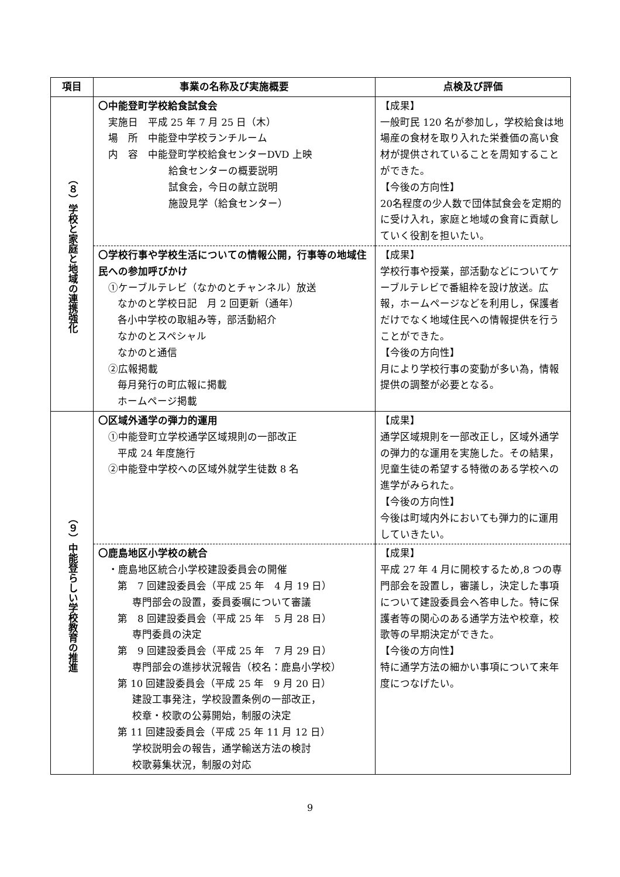| 項目 | 事業の名称及び実施概要 | 点検及び評価 |
| --- | --- | --- |
| （８）学校と家庭と地域の連携強化 | 〇中能登町学校給食試食会 実施日 平成 25 年 7 月 25 日（木） 場 所 中能登中学校ランチルーム 内 容 中能登町学校給食センターDVD 上映 給食センターの概要説明 試食会，今日の献立説明 施設見学（給食センター） | 【成果】 一般町民 120 名が参加し，学校給食は地場産の食材を取り入れた栄養価の高い食材が提供されていることを周知することができた。 【今後の方向性】 20名程度の少人数で団体試食会を定期的に受け入れ，家庭と地域の食育に貢献していく役割を担いたい。 |
| | 〇学校行事や学校生活についての情報公開，行事等の地域住民への参加呼びかけ ①ケーブルテレビ（なかのとチャンネル）放送 なかのと学校日記 月 2 回更新（通年） 各小中学校の取組み等，部活動紹介 なかのとスペシャル なかのと通信 ②広報掲載 毎月発行の町広報に掲載 ホームページ掲載 | 【成果】 学校行事や授業，部活動などについてケーブルテレビで番組枠を設け放送。広報，ホームページなどを利用し，保護者だけでなく地域住民への情報提供を行うことができた。 【今後の方向性】 月により学校行事の変動が多い為，情報提供の調整が必要となる。 |
| （９）中能登らしい学校教育の推進 | 〇区域外通学の弾力的運用 ①中能登町立学校通学区域規則の一部改正 平成 24 年度施行 ②中能登中学校への区域外就学生徒数 8 名 | 【成果】 通学区域規則を一部改正し，区域外通学の弾力的な運用を実施した。その結果，児童生徒の希望する特徴のある学校への進学がみられた。 【今後の方向性】 今後は町域内外においても弾力的に運用していきたい。 |
| | 〇鹿島地区小学校の統合 ・鹿島地区統合小学校建設委員会の開催 第 7 回建設委員会（平成 25 年 4 月 19 日） 専門部会の設置，委員委嘱について審議 第 8 回建設委員会（平成 25 年 5 月 28 日） 専門委員の決定 第 9 回建設委員会（平成 25 年 7 月 29 日） 専門部会の進捗状況報告（校名：鹿島小学校） 第 10 回建設委員会（平成 25 年 9 月 20 日） 建設工事発注，学校設置条例の一部改正， 校章・校歌の公募開始，制服の決定 第 11 回建設委員会（平成 25 年 11 月 12 日） 学校説明会の報告，通学輸送方法の検討 校歌募集状況，制服の対応 | 【成果】 平成 27 年 4 月に開校するため,8 つの専門部会を設置し，審議し，決定した事項について建設委員会へ答申した。特に保護者等の関心のある通学方法や校章，校歌等の早期決定ができた。 【今後の方向性】 特に通学方法の細かい事項について来年度につなげたい。 |
9